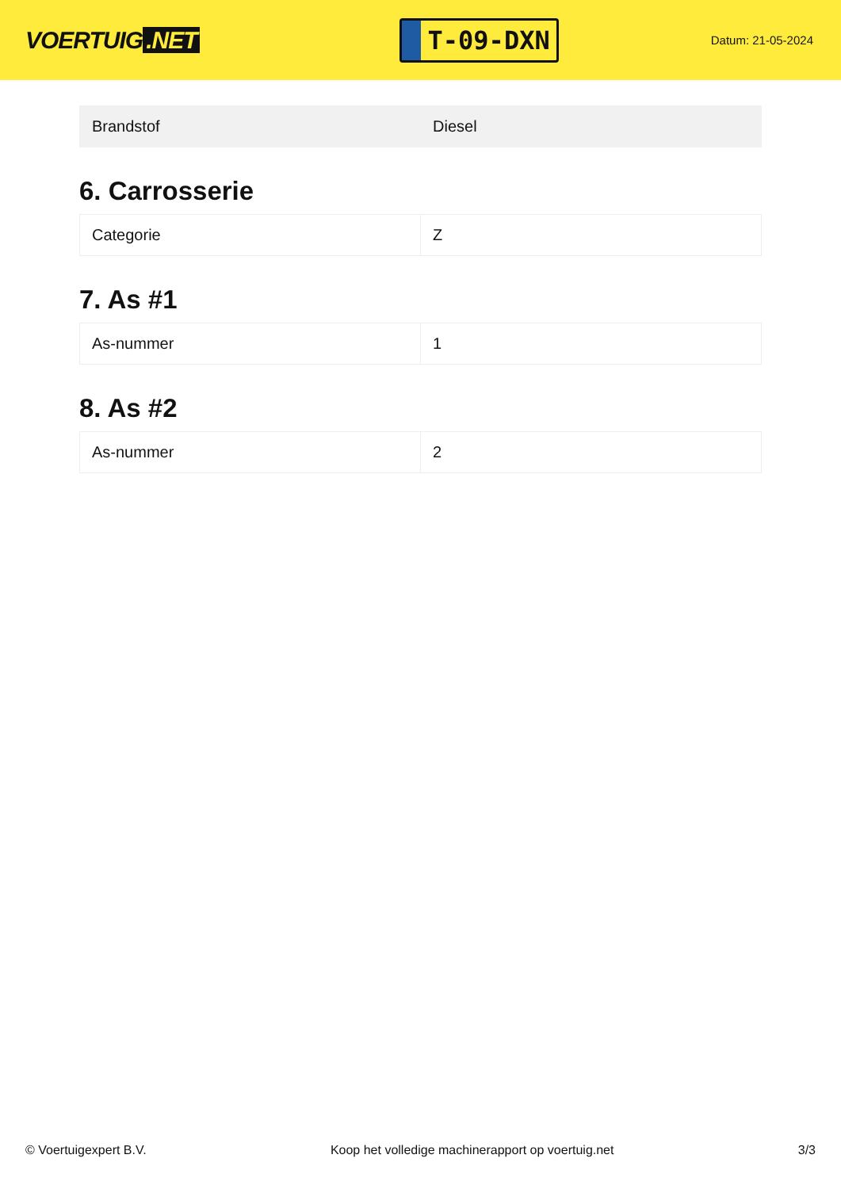VOERTUIG.NET
T-09-DXN
Datum: 21-05-2024
| Brandstof | Diesel |
6. Carrosserie
| Categorie | Z |
7. As #1
| As-nummer | 1 |
8. As #2
| As-nummer | 2 |
© Voertuigexpert B.V. Koop het volledige machinerapport op voertuig.net 3/3